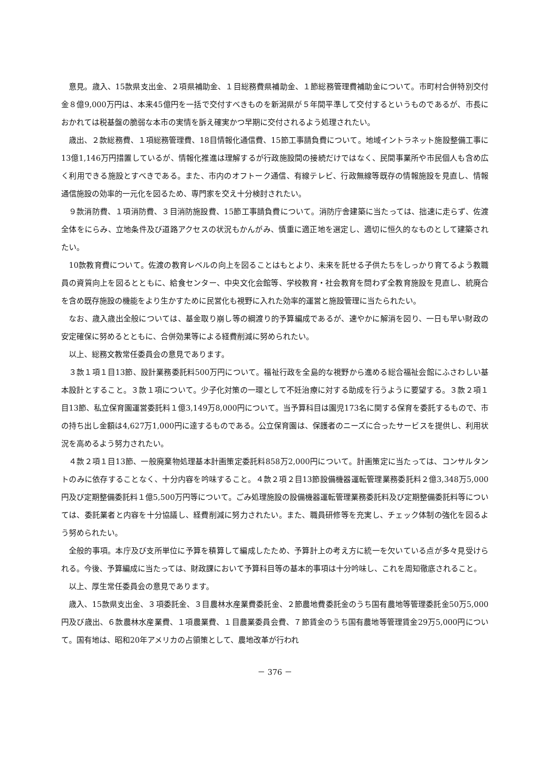意見。歳入、15款県支出金、２項県補助金、１目総務費県補助金、１節総務管理費補助金について。市町村合併特別交付金８億9,000万円は、本来45億円を一括で交付すべきものを新潟県が５年間平準して交付するというものであるが、市長におかれては税基盤の脆弱な本市の実情を訴え確実かつ早期に交付されるよう処理されたい。
歳出、２款総務費、１項総務管理費、18目情報化通信費、15節工事請負費について。地域イントラネット施設整備工事に13億1,146万円措置しているが、情報化推進は理解するが行政施設間の接続だけではなく、民間事業所や市民個人も含め広く利用できる施設とすべきである。また、市内のオフトーク通信、有線テレビ、行政無線等既存の情報施設を見直し、情報通信施設の効率的一元化を図るため、専門家を交え十分検討されたい。
９款消防費、１項消防費、３目消防施設費、15節工事請負費について。消防庁舎建築に当たっては、拙速に走らず、佐渡全体をにらみ、立地条件及び道路アクセスの状況もかんがみ、慎重に適正地を選定し、適切に恒久的なものとして建築されたい。
10款教育費について。佐渡の教育レベルの向上を図ることはもとより、未来を託せる子供たちをしっかり育てるよう教職員の資質向上を図るとともに、給食センター、中央文化会館等、学校教育・社会教育を問わず全教育施設を見直し、統廃合を含め既存施設の機能をより生かすために民営化も視野に入れた効率的運営と施設管理に当たられたい。
なお、歳入歳出全般については、基金取り崩し等の綱渡り的予算編成であるが、速やかに解消を図り、一日も早い財政の安定確保に努めるとともに、合併効果等による経費削減に努められたい。
以上、総務文教常任委員会の意見であります。
３款１項１目13節、設計業務委託料500万円について。福祉行政を全島的な視野から進める総合福祉会館にふさわしい基本設計とすること。３款１項について。少子化対策の一環として不妊治療に対する助成を行うように要望する。３款２項１目13節、私立保育園運営委託料１億3,149万8,000円について。当予算科目は園児173名に関する保育を委託するもので、市の持ち出し金額は4,627万1,000円に達するものである。公立保育園は、保護者のニーズに合ったサービスを提供し、利用状況を高めるよう努力されたい。
４款２項１目13節、一般廃棄物処理基本計画策定委託料858万2,000円について。計画策定に当たっては、コンサルタントのみに依存することなく、十分内容を吟味すること。４款２項２目13節設備機器運転管理業務委託料２億3,348万5,000円及び定期整備委託料１億5,500万円等について。ごみ処理施設の設備機器運転管理業務委託料及び定期整備委託料等については、委託業者と内容を十分協議し、経費削減に努力されたい。また、職員研修等を充実し、チェック体制の強化を図るよう努められたい。
全般的事項。本庁及び支所単位に予算を積算して編成したため、予算計上の考え方に統一を欠いている点が多々見受けられる。今後、予算編成に当たっては、財政課において予算科目等の基本的事項は十分吟味し、これを周知徹底されること。
以上、厚生常任委員会の意見であります。
歳入、15款県支出金、３項委託金、３目農林水産業費委託金、２節農地費委託金のうち国有農地等管理委託金50万5,000円及び歳出、６款農林水産業費、１項農業費、１目農業委員会費、７節賃金のうち国有農地等管理賃金29万5,000円について。国有地は、昭和20年アメリカの占領策として、農地改革が行われ
－ 376 －